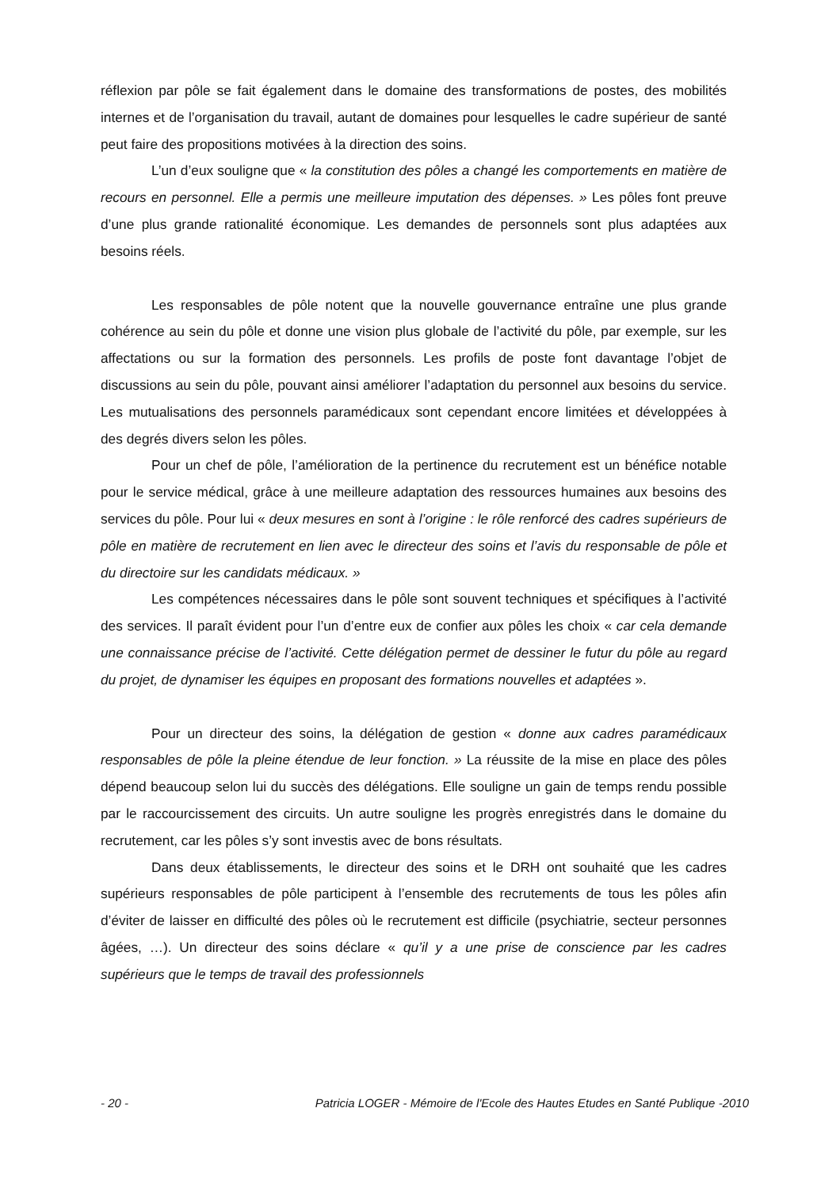réflexion par pôle se fait également dans le domaine des transformations de postes, des mobilités internes et de l’organisation du travail, autant de domaines pour lesquelles le cadre supérieur de santé peut faire des propositions motivées à la direction des soins.
L’un d’eux souligne que « la constitution des pôles a changé les comportements en matière de recours en personnel. Elle a permis une meilleure imputation des dépenses. » Les pôles font preuve d’une plus grande rationalité économique. Les demandes de personnels sont plus adaptées aux besoins réels.
Les responsables de pôle notent que la nouvelle gouvernance entraîne une plus grande cohérence au sein du pôle et donne une vision plus globale de l’activité du pôle, par exemple, sur les affectations ou sur la formation des personnels. Les profils de poste font davantage l’objet de discussions au sein du pôle, pouvant ainsi améliorer l’adaptation du personnel aux besoins du service. Les mutualisations des personnels paramédicaux sont cependant encore limitées et développées à des degrés divers selon les pôles.
Pour un chef de pôle, l’amélioration de la pertinence du recrutement est un bénéfice notable pour le service médical, grâce à une meilleure adaptation des ressources humaines aux besoins des services du pôle. Pour lui « deux mesures en sont à l’origine : le rôle renforcé des cadres supérieurs de pôle en matière de recrutement en lien avec le directeur des soins et l’avis du responsable de pôle et du directoire sur les candidats médicaux. »
Les compétences nécessaires dans le pôle sont souvent techniques et spécifiques à l’activité des services. Il paraît évident pour l’un d’entre eux de confier aux pôles les choix « car cela demande une connaissance précise de l’activité. Cette délégation permet de dessiner le futur du pôle au regard du projet, de dynamiser les équipes en proposant des formations nouvelles et adaptées ».
Pour un directeur des soins, la délégation de gestion « donne aux cadres paramédicaux responsables de pôle la pleine étendue de leur fonction. » La réussite de la mise en place des pôles dépend beaucoup selon lui du succès des délégations. Elle souligne un gain de temps rendu possible par le raccourcissement des circuits. Un autre souligne les progrès enregistrés dans le domaine du recrutement, car les pôles s’y sont investis avec de bons résultats.
Dans deux établissements, le directeur des soins et le DRH ont souhaité que les cadres supérieurs responsables de pôle participent à l’ensemble des recrutements de tous les pôles afin d’éviter de laisser en difficulté des pôles où le recrutement est difficile (psychiatrie, secteur personnes âgées, …). Un directeur des soins déclare « qu’il y a une prise de conscience par les cadres supérieurs que le temps de travail des professionnels
- 20 - Patricia LOGER - Mémoire de l'Ecole des Hautes Etudes en Santé Publique -2010